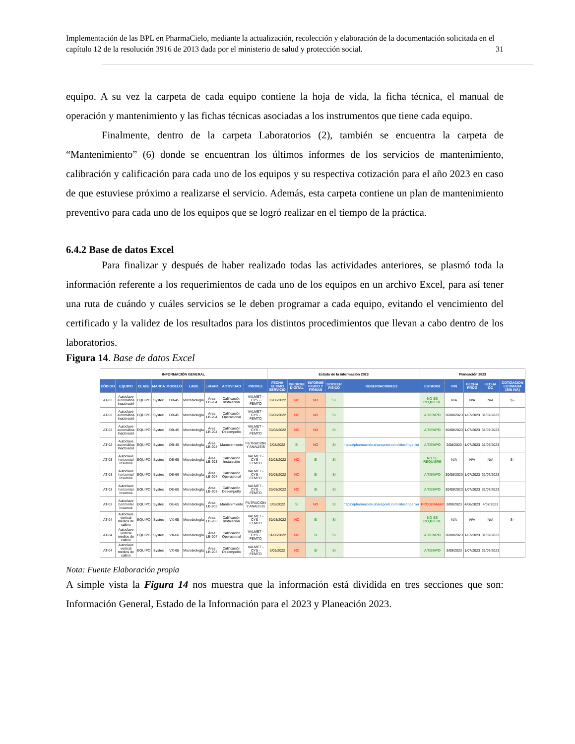Implementación de las BPL en PharmaCielo, mediante la actualización, recolección y elaboración de la documentación solicitada en el capítulo 12 de la resolución 3916 de 2013 dada por el ministerio de salud y protección social. 31
equipo. A su vez la carpeta de cada equipo contiene la hoja de vida, la ficha técnica, el manual de operación y mantenimiento y las fichas técnicas asociadas a los instrumentos que tiene cada equipo.
Finalmente, dentro de la carpeta Laboratorios (2), también se encuentra la carpeta de “Mantenimiento” (6) donde se encuentran los últimos informes de los servicios de mantenimiento, calibración y calificación para cada uno de los equipos y su respectiva cotización para el año 2023 en caso de que estuviese próximo a realizarse el servicio. Además, esta carpeta contiene un plan de mantenimiento preventivo para cada uno de los equipos que se logró realizar en el tiempo de la práctica.
6.4.2 Base de datos Excel
Para finalizar y después de haber realizado todas las actividades anteriores, se plasmó toda la información referente a los requerimientos de cada uno de los equipos en un archivo Excel, para así tener una ruta de cuándo y cuáles servicios se le deben programar a cada equipo, evitando el vencimiento del certificado y la validez de los resultados para los distintos procedimientos que llevan a cabo dentro de los laboratorios.
Figura 14. Base de datos Excel
| INFORMACIÓN GENERAL | | | | | | | | | Estado de la información 2023 | | | | | Planeación 2023 | | | | |
| --- | --- | --- | --- | --- | --- | --- | --- | --- | --- | --- | --- | --- | --- | --- | --- | --- | --- | --- |
| CÓDIGO | EQUIPO | CLASE | MARCA | MODELO | LABS | LUGAR | ACTIVIDAD | PROVEE | FECHA ULTIMO SERVICIO | INFORME DIGITAL | INFORME FISICO Y FIRMAS | STICKER FISICO | OBSERVACIONES2 | ESTADO2 | FIN | FECHA PROG | FECHA OC | COTIZACION ESTIMADA (SIN IVA) |
| AT-02 | Autoclave automática Inactivació | EQUIPO | Systec | DB-45 | Microbiología | Área LB-204 | Calificación Instalación | VALMET - CYS - FEMTO | 30/08/2022 | NO | NO | SI | | NO SE REQUIERE | N/A | N/A | N/A | $ - |
| AT-02 | Autoclave automática Inactivació | EQUIPO | Systec | DB-45 | Microbiología | Área LB-204 | Calificación Operacional | VALMET - CYS - FEMTO | 30/08/2022 | NO | NO | SI | | A TIEMPO | 30/08/2023 | 1/07/2023 | 31/07/2023 | |
| AT-02 | Autoclave automática Inactivació | EQUIPO | Systec | DB-45 | Microbiología | Área LB-204 | Calificación Desempeño | VALMET - CYS - FEMTO | 30/08/2022 | NO | NO | SI | | A TIEMPO | 30/08/2023 | 1/07/2023 | 31/07/2023 | |
| AT-02 | Autoclave automática Inactivació | EQUIPO | Systec | DB-45 | Microbiología | Área LB-204 | Mantenimiento | FILTRACION Y ANALISIS | 2/08/2022 | SI | NO | SI | https://pharmacielo.sharepoint.com/sites/Ingenier | A TIEMPO | 2/08/2023 | 1/07/2023 | 31/07/2023 | |
| AT-03 | Autoclave horizontal Insumos | EQUIPO | Systec | DE-65 | Microbiología | Área LB-203 | Calificación Instalación | VALMET - CYS - FEMTO | 30/08/2022 | NO | SI | SI | | NO SE REQUIERE | N/A | N/A | N/A | $ - |
| AT-03 | Autoclave horizontal Insumos | EQUIPO | Systec | DE-66 | Microbiología | Área LB-204 | Calificación Operacional | VALMET - CYS - FEMTO | 30/08/2022 | NO | SI | SI | | A TIEMPO | 30/08/2023 | 1/07/2023 | 31/07/2023 | |
| AT-03 | Autoclave horizontal Insumos | EQUIPO | Systec | DE-65 | Microbiología | Área LB-203 | Calificación Desempeño | VALMET - CYS - FEMTO | 30/08/2022 | NO | SI | SI | | A TIEMPO | 30/08/2023 | 1/07/2023 | 31/07/2023 | |
| AT-03 | Autoclave horizontal Insumos | EQUIPO | Systec | DE-65 | Microbiología | Área LB-203 | Mantenimiento | FILTRACION Y ANALISIS | 3/08/2022 | SI | NO | SI | https://pharmacielo.sharepoint.com/sites/Ingenier | PROGRAMAR | 3/08/2023 | 4/06/2023 | 4/07/2023 | |
| AT-04 | Autoclave vertical medios de cultivo | EQUIPO | Systec | VX-65 | Microbiología | Área LB-203 | Calificación Instalación | VALMET - CYS - FEMTO | 30/08/2022 | NO | SI | SI | | NO SE REQUIERE | N/A | N/A | N/A | $ - |
| AT-04 | Autoclave vertical medios de cultivo | EQUIPO | Systec | VX-66 | Microbiología | Área LB-204 | Calificación Operacional | VALMET - CYS - FEMTO | 31/08/2022 | NO | SI | SI | | A TIEMPO | 30/08/2023 | 1/07/2023 | 31/07/2023 | |
| AT-04 | Autoclave vertical medios de cultivo | EQUIPO | Systec | VX-65 | Microbiología | Área LB-203 | Calificación Desempeño | VALMET - CYS - FEMTO | 3/09/2022 | NO | SI | SI | | A TIEMPO | 3/09/2023 | 1/07/2023 | 31/07/2023 | |
Nota: Fuente Elaboración propia
A simple vista la Figura 14 nos muestra que la información está dividida en tres secciones que son: Información General, Estado de la Información para el 2023 y Planeación 2023.